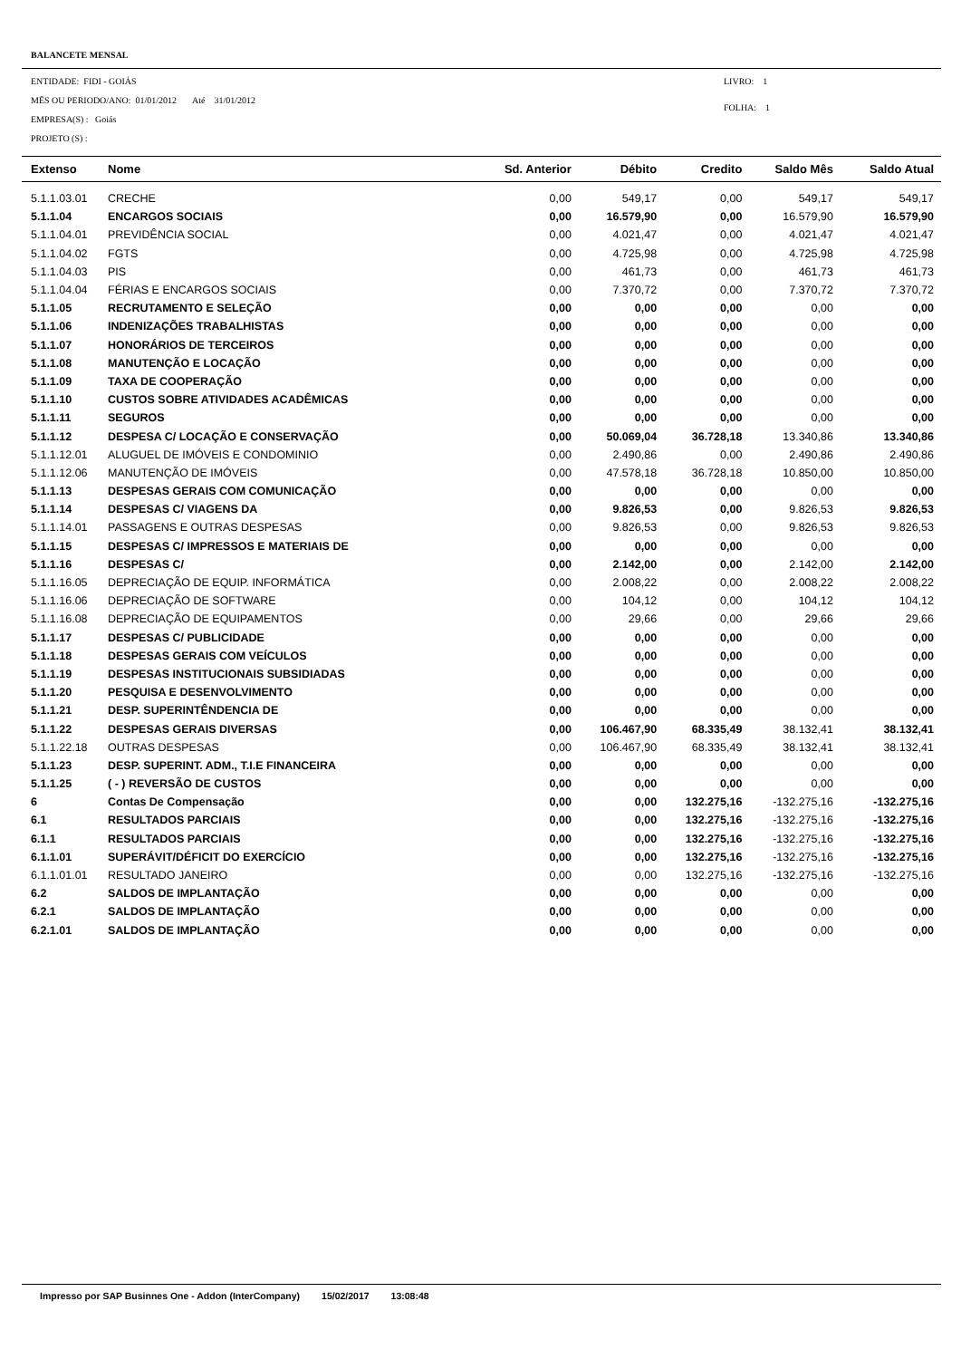BALANCETE MENSAL
ENTIDADE: FIDI - GOIÁS
MËS OU PERIODO/ANO: 01/01/2012 Até 31/01/2012
EMPRESA(S) : Goiás
PROJETO (S) :
LIVRO: 1
FOLHA: 1
| Extenso | Nome | Sd. Anterior | Débito | Credito | Saldo Mês | Saldo Atual |
| --- | --- | --- | --- | --- | --- | --- |
| 5.1.1.03.01 | CRECHE | 0,00 | 549,17 | 0,00 | 549,17 | 549,17 |
| 5.1.1.04 | ENCARGOS SOCIAIS | 0,00 | 16.579,90 | 0,00 | 16.579,90 | 16.579,90 |
| 5.1.1.04.01 | PREVIDÊNCIA SOCIAL | 0,00 | 4.021,47 | 0,00 | 4.021,47 | 4.021,47 |
| 5.1.1.04.02 | FGTS | 0,00 | 4.725,98 | 0,00 | 4.725,98 | 4.725,98 |
| 5.1.1.04.03 | PIS | 0,00 | 461,73 | 0,00 | 461,73 | 461,73 |
| 5.1.1.04.04 | FÉRIAS E ENCARGOS SOCIAIS | 0,00 | 7.370,72 | 0,00 | 7.370,72 | 7.370,72 |
| 5.1.1.05 | RECRUTAMENTO E SELEÇÃO | 0,00 | 0,00 | 0,00 | 0,00 | 0,00 |
| 5.1.1.06 | INDENIZAÇÕES TRABALHISTAS | 0,00 | 0,00 | 0,00 | 0,00 | 0,00 |
| 5.1.1.07 | HONORÁRIOS DE TERCEIROS | 0,00 | 0,00 | 0,00 | 0,00 | 0,00 |
| 5.1.1.08 | MANUTENÇÃO E LOCAÇÃO | 0,00 | 0,00 | 0,00 | 0,00 | 0,00 |
| 5.1.1.09 | TAXA DE COOPERAÇÃO | 0,00 | 0,00 | 0,00 | 0,00 | 0,00 |
| 5.1.1.10 | CUSTOS SOBRE ATIVIDADES ACADÊMICAS | 0,00 | 0,00 | 0,00 | 0,00 | 0,00 |
| 5.1.1.11 | SEGUROS | 0,00 | 0,00 | 0,00 | 0,00 | 0,00 |
| 5.1.1.12 | DESPESA C/ LOCAÇÃO E CONSERVAÇÃO | 0,00 | 50.069,04 | 36.728,18 | 13.340,86 | 13.340,86 |
| 5.1.1.12.01 | ALUGUEL DE IMÓVEIS E CONDOMINIO | 0,00 | 2.490,86 | 0,00 | 2.490,86 | 2.490,86 |
| 5.1.1.12.06 | MANUTENÇÃO DE IMÓVEIS | 0,00 | 47.578,18 | 36.728,18 | 10.850,00 | 10.850,00 |
| 5.1.1.13 | DESPESAS GERAIS COM COMUNICAÇÃO | 0,00 | 0,00 | 0,00 | 0,00 | 0,00 |
| 5.1.1.14 | DESPESAS C/ VIAGENS DA | 0,00 | 9.826,53 | 0,00 | 9.826,53 | 9.826,53 |
| 5.1.1.14.01 | PASSAGENS E OUTRAS DESPESAS | 0,00 | 9.826,53 | 0,00 | 9.826,53 | 9.826,53 |
| 5.1.1.15 | DESPESAS C/ IMPRESSOS E MATERIAIS DE | 0,00 | 0,00 | 0,00 | 0,00 | 0,00 |
| 5.1.1.16 | DESPESAS C/ | 0,00 | 2.142,00 | 0,00 | 2.142,00 | 2.142,00 |
| 5.1.1.16.05 | DEPRECIAÇÃO DE EQUIP. INFORMÁTICA | 0,00 | 2.008,22 | 0,00 | 2.008,22 | 2.008,22 |
| 5.1.1.16.06 | DEPRECIAÇÃO DE SOFTWARE | 0,00 | 104,12 | 0,00 | 104,12 | 104,12 |
| 5.1.1.16.08 | DEPRECIAÇÃO DE EQUIPAMENTOS | 0,00 | 29,66 | 0,00 | 29,66 | 29,66 |
| 5.1.1.17 | DESPESAS C/ PUBLICIDADE | 0,00 | 0,00 | 0,00 | 0,00 | 0,00 |
| 5.1.1.18 | DESPESAS GERAIS COM VEÍCULOS | 0,00 | 0,00 | 0,00 | 0,00 | 0,00 |
| 5.1.1.19 | DESPESAS INSTITUCIONAIS SUBSIDIADAS | 0,00 | 0,00 | 0,00 | 0,00 | 0,00 |
| 5.1.1.20 | PESQUISA E DESENVOLVIMENTO | 0,00 | 0,00 | 0,00 | 0,00 | 0,00 |
| 5.1.1.21 | DESP. SUPERINTÊNDENCIA DE | 0,00 | 0,00 | 0,00 | 0,00 | 0,00 |
| 5.1.1.22 | DESPESAS GERAIS DIVERSAS | 0,00 | 106.467,90 | 68.335,49 | 38.132,41 | 38.132,41 |
| 5.1.1.22.18 | OUTRAS DESPESAS | 0,00 | 106.467,90 | 68.335,49 | 38.132,41 | 38.132,41 |
| 5.1.1.23 | DESP. SUPERINT. ADM., T.I.E FINANCEIRA | 0,00 | 0,00 | 0,00 | 0,00 | 0,00 |
| 5.1.1.25 | ( - ) REVERSÃO DE CUSTOS | 0,00 | 0,00 | 0,00 | 0,00 | 0,00 |
| 6 | Contas De Compensação | 0,00 | 0,00 | 132.275,16 | -132.275,16 | -132.275,16 |
| 6.1 | RESULTADOS PARCIAIS | 0,00 | 0,00 | 132.275,16 | -132.275,16 | -132.275,16 |
| 6.1.1 | RESULTADOS PARCIAIS | 0,00 | 0,00 | 132.275,16 | -132.275,16 | -132.275,16 |
| 6.1.1.01 | SUPERÁVIT/DÉFICIT DO EXERCÍCIO | 0,00 | 0,00 | 132.275,16 | -132.275,16 | -132.275,16 |
| 6.1.1.01.01 | RESULTADO JANEIRO | 0,00 | 0,00 | 132.275,16 | -132.275,16 | -132.275,16 |
| 6.2 | SALDOS DE IMPLANTAÇÃO | 0,00 | 0,00 | 0,00 | 0,00 | 0,00 |
| 6.2.1 | SALDOS DE IMPLANTAÇÃO | 0,00 | 0,00 | 0,00 | 0,00 | 0,00 |
| 6.2.1.01 | SALDOS DE IMPLANTAÇÃO | 0,00 | 0,00 | 0,00 | 0,00 | 0,00 |
Impresso por SAP Businnes One - Addon (InterCompany) 15/02/2017 13:08:48